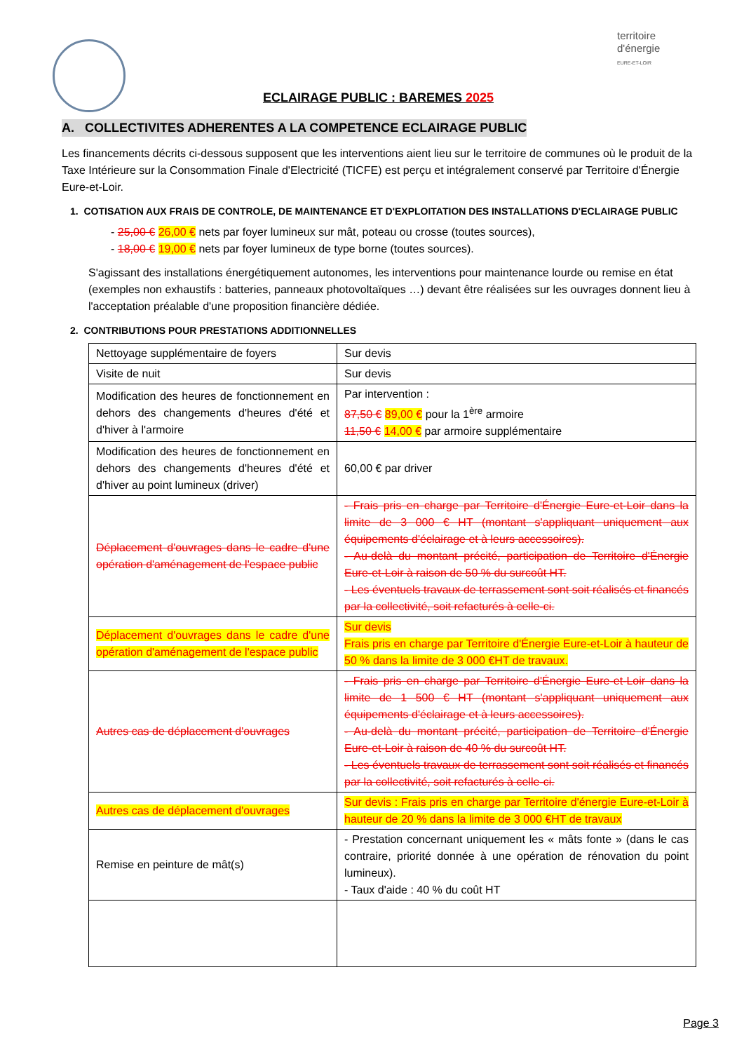territoire
d'énergie
EURE-ET-LOIR
ECLAIRAGE PUBLIC : BAREMES 2025
A. COLLECTIVITES ADHERENTES A LA COMPETENCE ECLAIRAGE PUBLIC
Les financements décrits ci-dessous supposent que les interventions aient lieu sur le territoire de communes où le produit de la Taxe Intérieure sur la Consommation Finale d'Electricité (TICFE) est perçu et intégralement conservé par Territoire d'Énergie Eure-et-Loir.
1. COTISATION AUX FRAIS DE CONTROLE, DE MAINTENANCE ET D'EXPLOITATION DES INSTALLATIONS D'ECLAIRAGE PUBLIC
- 25,00 € 26,00 € nets par foyer lumineux sur mât, poteau ou crosse (toutes sources),
- 18,00 € 19,00 € nets par foyer lumineux de type borne (toutes sources).
S'agissant des installations énergétiquement autonomes, les interventions pour maintenance lourde ou remise en état (exemples non exhaustifs : batteries, panneaux photovoltaïques …) devant être réalisées sur les ouvrages donnent lieu à l'acceptation préalable d'une proposition financière dédiée.
2. CONTRIBUTIONS POUR PRESTATIONS ADDITIONNELLES
| Nettoyage supplémentaire de foyers | Sur devis |
| Visite de nuit | Sur devis |
| Modification des heures de fonctionnement en dehors des changements d'heures d'été et d'hiver à l'armoire | Par intervention : 87,50 € 89,00 € pour la 1<sup>ère</sup> armoire 11,50 € 14,00 € par armoire supplémentaire |
| Modification des heures de fonctionnement en dehors des changements d'heures d'été et d'hiver au point lumineux (driver) | 60,00 € par driver |
| Déplacement d'ouvrages dans le cadre d'une opération d'aménagement de l'espace public | - Frais pris en charge par Territoire d'Énergie Eure-et-Loir dans la limite de 3 000 € HT (montant s'appliquant uniquement aux équipements d'éclairage et à leurs accessoires). - Au-delà du montant précité, participation de Territoire d'Énergie Eure-et-Loir à raison de 50 % du surcoût HT. - Les éventuels travaux de terrassement sont soit réalisés et financés par la collectivité, soit refacturés à celle-ci. |
| Déplacement d'ouvrages dans le cadre d'une opération d'aménagement de l'espace public | Sur devis Frais pris en charge par Territoire d'Énergie Eure-et-Loir à hauteur de 50 % dans la limite de 3 000 €HT de travaux. |
| Autres cas de déplacement d'ouvrages | - Frais pris en charge par Territoire d'Énergie Eure-et-Loir dans la limite de 1 500 € HT (montant s'appliquant uniquement aux équipements d'éclairage et à leurs accessoires). - Au-delà du montant précité, participation de Territoire d'Énergie Eure-et-Loir à raison de 40 % du surcoût HT. - Les éventuels travaux de terrassement sont soit réalisés et financés par la collectivité, soit refacturés à celle-ci. |
| Autres cas de déplacement d'ouvrages | Sur devis : Frais pris en charge par Territoire d'énergie Eure-et-Loir à hauteur de 20 % dans la limite de 3 000 €HT de travaux |
| Remise en peinture de mât(s) | - Prestation concernant uniquement les « mâts fonte » (dans le cas contraire, priorité donnée à une opération de rénovation du point lumineux). - Taux d'aide : 40 % du coût HT |
Page 3